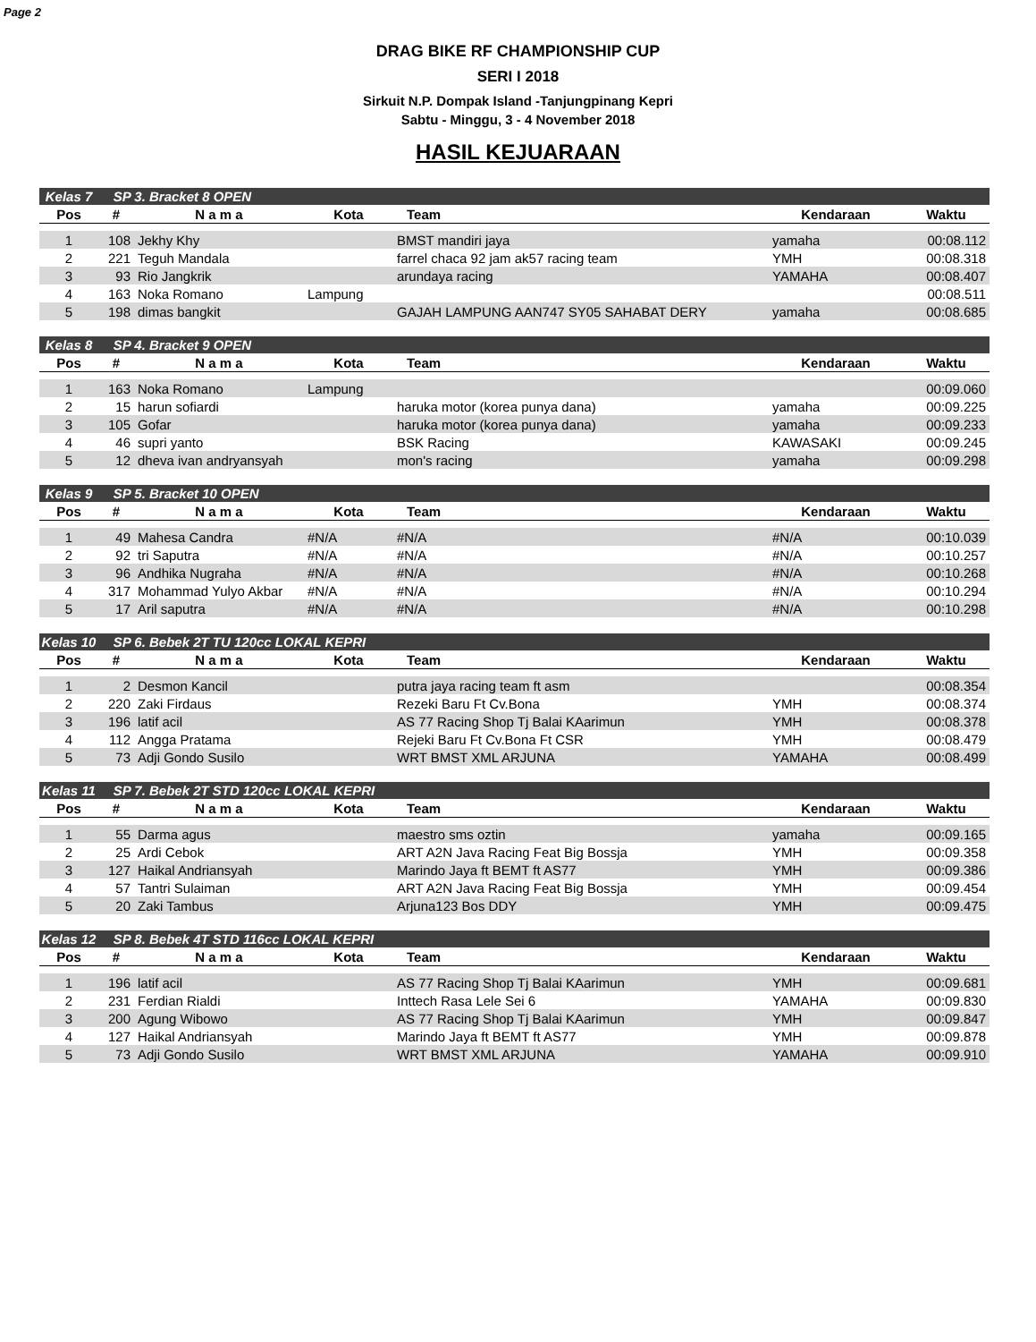Page 2
DRAG BIKE RF CHAMPIONSHIP CUP
SERI I 2018
Sirkuit N.P. Dompak Island -Tanjungpinang Kepri
Sabtu - Minggu, 3 - 4 November 2018
HASIL KEJUARAAN
| Kelas 7 | SP 3. Bracket 8 OPEN | | | | | |
| Pos | # | N a m a | Kota | Team | Kendaraan | Waktu |
| 1 | 108 | Jekhy Khy | | BMST mandiri jaya | yamaha | 00:08.112 |
| 2 | 221 | Teguh Mandala | | farrel chaca 92 jam ak57 racing team | YMH | 00:08.318 |
| 3 | 93 | Rio Jangkrik | | arundaya racing | YAMAHA | 00:08.407 |
| 4 | 163 | Noka Romano | Lampung | | | 00:08.511 |
| 5 | 198 | dimas bangkit | | GAJAH LAMPUNG AAN747 SY05 SAHABAT DERY | yamaha | 00:08.685 |
| Kelas 8 | SP 4. Bracket 9 OPEN | | | | | |
| Pos | # | N a m a | Kota | Team | Kendaraan | Waktu |
| 1 | 163 | Noka Romano | Lampung | | | 00:09.060 |
| 2 | 15 | harun sofiardi | | haruka motor (korea punya dana) | yamaha | 00:09.225 |
| 3 | 105 | Gofar | | haruka motor (korea punya dana) | yamaha | 00:09.233 |
| 4 | 46 | supri yanto | | BSK Racing | KAWASAKI | 00:09.245 |
| 5 | 12 | dheva ivan andryansyah | | mon's racing | yamaha | 00:09.298 |
| Kelas 9 | SP 5. Bracket 10 OPEN | | | | | |
| Pos | # | N a m a | Kota | Team | Kendaraan | Waktu |
| 1 | 49 | Mahesa Candra | #N/A | #N/A | #N/A | 00:10.039 |
| 2 | 92 | tri Saputra | #N/A | #N/A | #N/A | 00:10.257 |
| 3 | 96 | Andhika Nugraha | #N/A | #N/A | #N/A | 00:10.268 |
| 4 | 317 | Mohammad Yulyo Akbar | #N/A | #N/A | #N/A | 00:10.294 |
| 5 | 17 | Aril saputra | #N/A | #N/A | #N/A | 00:10.298 |
| Kelas 10 | SP 6. Bebek 2T TU 120cc LOKAL KEPRI | | | | | |
| Pos | # | N a m a | Kota | Team | Kendaraan | Waktu |
| 1 | 2 | Desmon Kancil | | putra jaya racing team ft asm | | 00:08.354 |
| 2 | 220 | Zaki Firdaus | | Rezeki Baru Ft Cv.Bona | YMH | 00:08.374 |
| 3 | 196 | latif acil | | AS 77 Racing Shop Tj Balai KAarimun | YMH | 00:08.378 |
| 4 | 112 | Angga Pratama | | Rejeki Baru Ft Cv.Bona Ft CSR | YMH | 00:08.479 |
| 5 | 73 | Adji Gondo Susilo | | WRT BMST XML ARJUNA | YAMAHA | 00:08.499 |
| Kelas 11 | SP 7. Bebek 2T STD 120cc LOKAL KEPRI | | | | | |
| Pos | # | N a m a | Kota | Team | Kendaraan | Waktu |
| 1 | 55 | Darma agus | | maestro sms oztin | yamaha | 00:09.165 |
| 2 | 25 | Ardi Cebok | | ART A2N Java Racing Feat Big Bossja | YMH | 00:09.358 |
| 3 | 127 | Haikal Andriansyah | | Marindo Jaya ft BEMT ft AS77 | YMH | 00:09.386 |
| 4 | 57 | Tantri Sulaiman | | ART A2N Java Racing Feat Big Bossja | YMH | 00:09.454 |
| 5 | 20 | Zaki Tambus | | Arjuna123 Bos DDY | YMH | 00:09.475 |
| Kelas 12 | SP 8. Bebek 4T STD 116cc LOKAL KEPRI | | | | | |
| Pos | # | N a m a | Kota | Team | Kendaraan | Waktu |
| 1 | 196 | latif acil | | AS 77 Racing Shop Tj Balai KAarimun | YMH | 00:09.681 |
| 2 | 231 | Ferdian Rialdi | | Inttech Rasa Lele Sei 6 | YAMAHA | 00:09.830 |
| 3 | 200 | Agung Wibowo | | AS 77 Racing Shop Tj Balai KAarimun | YMH | 00:09.847 |
| 4 | 127 | Haikal Andriansyah | | Marindo Jaya ft BEMT ft AS77 | YMH | 00:09.878 |
| 5 | 73 | Adji Gondo Susilo | | WRT BMST XML ARJUNA | YAMAHA | 00:09.910 |